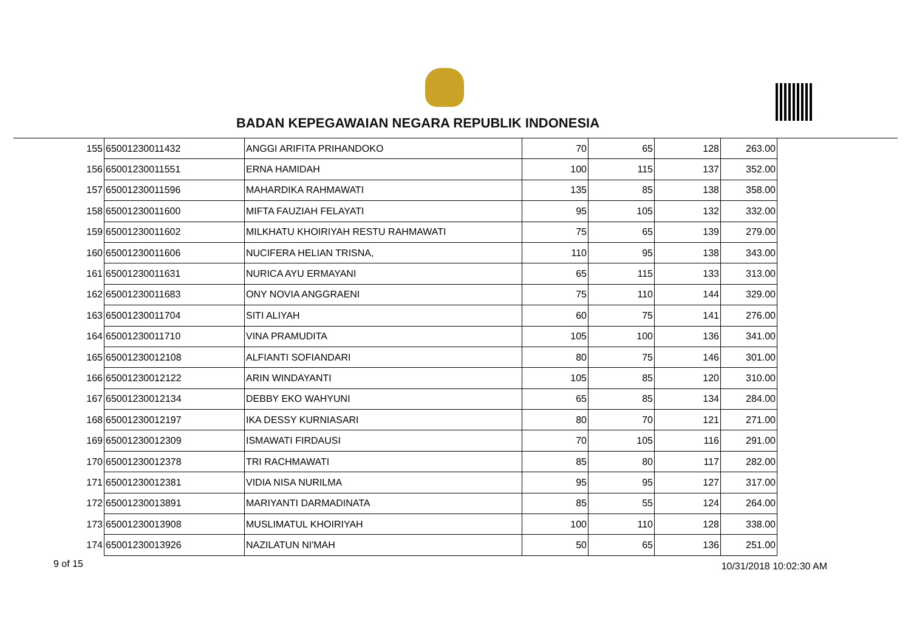BADAN KEPEGAWAIAN NEGARA REPUBLIK INDONESIA
| 155 | 65001230011432 | ANGGI ARIFITA PRIHANDOKO | 70 | 65 | 128 | 263.00 |
| 156 | 65001230011551 | ERNA HAMIDAH | 100 | 115 | 137 | 352.00 |
| 157 | 65001230011596 | MAHARDIKA RAHMAWATI | 135 | 85 | 138 | 358.00 |
| 158 | 65001230011600 | MIFTA FAUZIAH FELAYATI | 95 | 105 | 132 | 332.00 |
| 159 | 65001230011602 | MILKHATU KHOIRIYAH RESTU RAHMAWATI | 75 | 65 | 139 | 279.00 |
| 160 | 65001230011606 | NUCIFERA HELIAN TRISNA, | 110 | 95 | 138 | 343.00 |
| 161 | 65001230011631 | NURICA AYU ERMAYANI | 65 | 115 | 133 | 313.00 |
| 162 | 65001230011683 | ONY NOVIA ANGGRAENI | 75 | 110 | 144 | 329.00 |
| 163 | 65001230011704 | SITI ALIYAH | 60 | 75 | 141 | 276.00 |
| 164 | 65001230011710 | VINA PRAMUDITA | 105 | 100 | 136 | 341.00 |
| 165 | 65001230012108 | ALFIANTI SOFIANDARI | 80 | 75 | 146 | 301.00 |
| 166 | 65001230012122 | ARIN WINDAYANTI | 105 | 85 | 120 | 310.00 |
| 167 | 65001230012134 | DEBBY EKO WAHYUNI | 65 | 85 | 134 | 284.00 |
| 168 | 65001230012197 | IKA DESSY KURNIASARI | 80 | 70 | 121 | 271.00 |
| 169 | 65001230012309 | ISMAWATI FIRDAUSI | 70 | 105 | 116 | 291.00 |
| 170 | 65001230012378 | TRI RACHMAWATI | 85 | 80 | 117 | 282.00 |
| 171 | 65001230012381 | VIDIA NISA NURILMA | 95 | 95 | 127 | 317.00 |
| 172 | 65001230013891 | MARIYANTI DARMADINATA | 85 | 55 | 124 | 264.00 |
| 173 | 65001230013908 | MUSLIMATUL KHOIRIYAH | 100 | 110 | 128 | 338.00 |
| 174 | 65001230013926 | NAZILATUN NI'MAH | 50 | 65 | 136 | 251.00 |
9 of 15 10/31/2018 10:02:30 AM